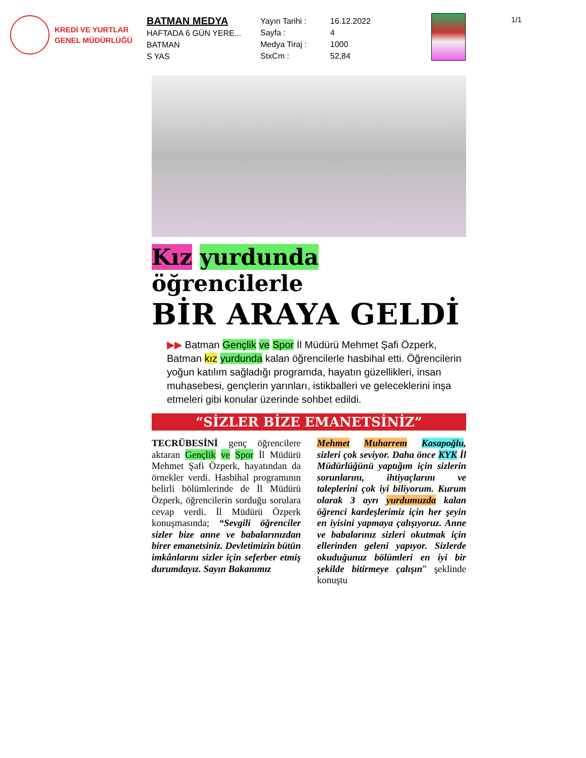KREDİ VE YURTLAR
GENEL MÜDÜRLÜĞÜ
BATMAN MEDYA
HAFTADA 6 GÜN YERE...
BATMAN
S YAS
Yayın Tarihi :
Sayfa :
Medya Tiraj :
StxCm :
16.12.2022
4
1000
52,84
1/1
Kız yurdunda öğrencilerle
BİR ARAYA GELDİ
▶▶ Batman Gençlik ve Spor İl Müdürü Mehmet Şafi Özperk, Batman kız yurdunda kalan öğrencilerle hasbihal etti. Öğrencilerin yoğun katılım sağladığı programda, hayatın güzellikleri, insan muhasebesi, gençlerin yarınları, istikballeri ve geleceklerini inşa etmeleri gibi konular üzerinde sohbet edildi.
“SİZLER BİZE EMANETSİNİZ”
TECRÜBESİNİ genç öğrencilere aktaran Gençlik ve Spor İl Müdürü Mehmet Şafi Özperk, hayatından da örnekler verdi. Hasbihal programının belirli bölümlerinde de İl Müdürü Özperk, öğrencilerin sorduğu sorulara cevap verdi. İl Müdürü Özperk konuşmasında; “Sevgili öğrenciler sizler bize anne ve babalarınızdan birer emanetsiniz. Devletimizin bütün imkânlarını sizler için seferber etmiş durumdayız. Sayın Bakanımız
Mehmet Muharrem Kasapoğlu, sizleri çok seviyor. Daha önce KYK İl Müdürlüğünü yaptığım için sizlerin sorunlarını, ihtiyaçlarını ve taleplerini çok iyi biliyorum. Kurum olarak 3 ayrı yurdumuzda kalan öğrenci kardeşlerimiz için her şeyin en iyisini yapmaya çalışıyoruz. Anne ve babalarınız sizleri okutmak için ellerinden geleni yapıyor. Sizlerde okuduğunuz bölümleri en iyi bir şekilde bitirmeye çalışın” şeklinde konuştu